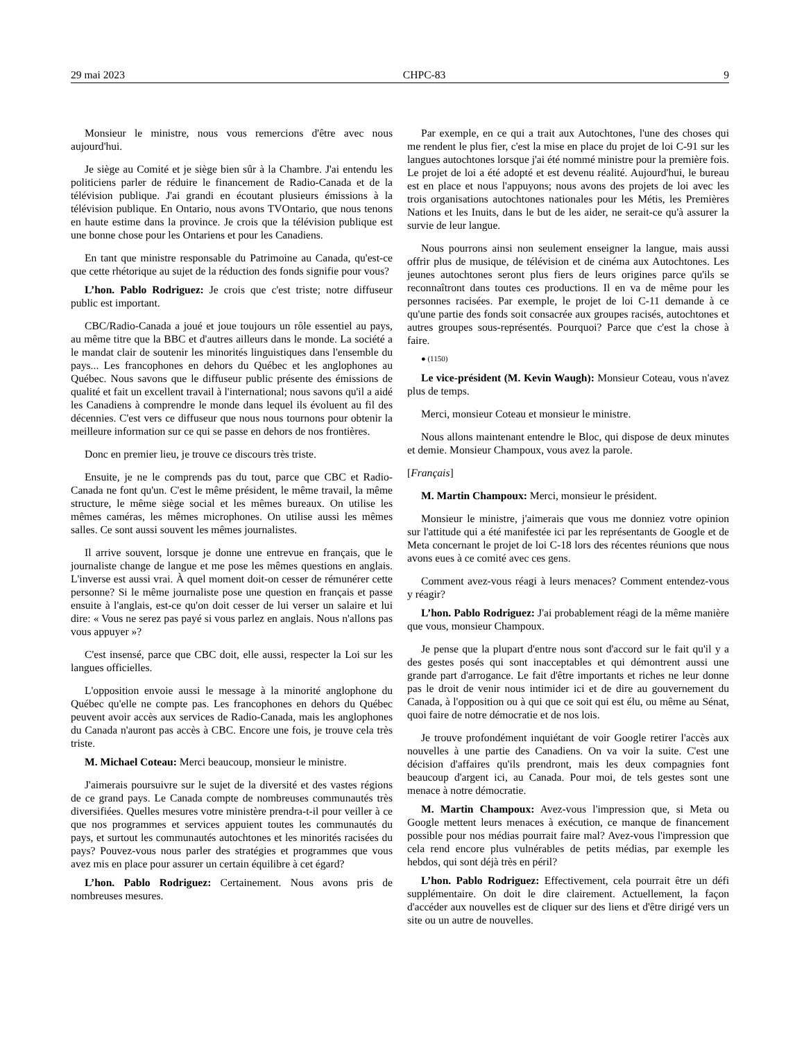29 mai 2023 CHPC-83 9
Monsieur le ministre, nous vous remercions d'être avec nous aujourd'hui.
Je siège au Comité et je siège bien sûr à la Chambre. J'ai entendu les politiciens parler de réduire le financement de Radio-Canada et de la télévision publique. J'ai grandi en écoutant plusieurs émissions à la télévision publique. En Ontario, nous avons TVOntario, que nous tenons en haute estime dans la province. Je crois que la télévision publique est une bonne chose pour les Ontariens et pour les Canadiens.
En tant que ministre responsable du Patrimoine au Canada, qu'est-ce que cette rhétorique au sujet de la réduction des fonds signifie pour vous?
L’hon. Pablo Rodriguez: Je crois que c'est triste; notre diffuseur public est important.
CBC/Radio-Canada a joué et joue toujours un rôle essentiel au pays, au même titre que la BBC et d'autres ailleurs dans le monde. La société a le mandat clair de soutenir les minorités linguistiques dans l'ensemble du pays... Les francophones en dehors du Québec et les anglophones au Québec. Nous savons que le diffuseur public présente des émissions de qualité et fait un excellent travail à l'international; nous savons qu'il a aidé les Canadiens à comprendre le monde dans lequel ils évoluent au fil des décennies. C'est vers ce diffuseur que nous nous tournons pour obtenir la meilleure information sur ce qui se passe en dehors de nos frontières.
Donc en premier lieu, je trouve ce discours très triste.
Ensuite, je ne le comprends pas du tout, parce que CBC et Radio-Canada ne font qu'un. C'est le même président, le même travail, la même structure, le même siège social et les mêmes bureaux. On utilise les mêmes caméras, les mêmes microphones. On utilise aussi les mêmes salles. Ce sont aussi souvent les mêmes journalistes.
Il arrive souvent, lorsque je donne une entrevue en français, que le journaliste change de langue et me pose les mêmes questions en anglais. L'inverse est aussi vrai. À quel moment doit-on cesser de rémunérer cette personne? Si le même journaliste pose une question en français et passe ensuite à l'anglais, est-ce qu'on doit cesser de lui verser un salaire et lui dire: « Vous ne serez pas payé si vous parlez en anglais. Nous n'allons pas vous appuyer »?
C'est insensé, parce que CBC doit, elle aussi, respecter la Loi sur les langues officielles.
L'opposition envoie aussi le message à la minorité anglophone du Québec qu'elle ne compte pas. Les francophones en dehors du Québec peuvent avoir accès aux services de Radio-Canada, mais les anglophones du Canada n'auront pas accès à CBC. Encore une fois, je trouve cela très triste.
M. Michael Coteau: Merci beaucoup, monsieur le ministre.
J'aimerais poursuivre sur le sujet de la diversité et des vastes régions de ce grand pays. Le Canada compte de nombreuses communautés très diversifiées. Quelles mesures votre ministère prendra-t-il pour veiller à ce que nos programmes et services appuient toutes les communautés du pays, et surtout les communautés autochtones et les minorités racisées du pays? Pouvez-vous nous parler des stratégies et programmes que vous avez mis en place pour assurer un certain équilibre à cet égard?
L’hon. Pablo Rodriguez: Certainement. Nous avons pris de nombreuses mesures.
Par exemple, en ce qui a trait aux Autochtones, l'une des choses qui me rendent le plus fier, c'est la mise en place du projet de loi C-91 sur les langues autochtones lorsque j'ai été nommé ministre pour la première fois. Le projet de loi a été adopté et est devenu réalité. Aujourd'hui, le bureau est en place et nous l'appuyons; nous avons des projets de loi avec les trois organisations autochtones nationales pour les Métis, les Premières Nations et les Inuits, dans le but de les aider, ne serait-ce qu'à assurer la survie de leur langue.
Nous pourrons ainsi non seulement enseigner la langue, mais aussi offrir plus de musique, de télévision et de cinéma aux Autochtones. Les jeunes autochtones seront plus fiers de leurs origines parce qu'ils se reconnaîtront dans toutes ces productions. Il en va de même pour les personnes racisées. Par exemple, le projet de loi C-11 demande à ce qu'une partie des fonds soit consacrée aux groupes racisés, autochtones et autres groupes sous-représentés. Pourquoi? Parce que c'est la chose à faire.
● (1150)
Le vice-président (M. Kevin Waugh): Monsieur Coteau, vous n'avez plus de temps.
Merci, monsieur Coteau et monsieur le ministre.
Nous allons maintenant entendre le Bloc, qui dispose de deux minutes et demie. Monsieur Champoux, vous avez la parole.
[Français]
M. Martin Champoux: Merci, monsieur le président.
Monsieur le ministre, j'aimerais que vous me donniez votre opinion sur l'attitude qui a été manifestée ici par les représentants de Google et de Meta concernant le projet de loi C-18 lors des récentes réunions que nous avons eues à ce comité avec ces gens.
Comment avez-vous réagi à leurs menaces? Comment entendez-vous y réagir?
L’hon. Pablo Rodriguez: J'ai probablement réagi de la même manière que vous, monsieur Champoux.
Je pense que la plupart d'entre nous sont d'accord sur le fait qu'il y a des gestes posés qui sont inacceptables et qui démontrent aussi une grande part d'arrogance. Le fait d'être importants et riches ne leur donne pas le droit de venir nous intimider ici et de dire au gouvernement du Canada, à l'opposition ou à qui que ce soit qui est élu, ou même au Sénat, quoi faire de notre démocratie et de nos lois.
Je trouve profondément inquiétant de voir Google retirer l'accès aux nouvelles à une partie des Canadiens. On va voir la suite. C'est une décision d'affaires qu'ils prendront, mais les deux compagnies font beaucoup d'argent ici, au Canada. Pour moi, de tels gestes sont une menace à notre démocratie.
M. Martin Champoux: Avez-vous l'impression que, si Meta ou Google mettent leurs menaces à exécution, ce manque de financement possible pour nos médias pourrait faire mal? Avez-vous l'impression que cela rend encore plus vulnérables de petits médias, par exemple les hebdos, qui sont déjà très en péril?
L’hon. Pablo Rodriguez: Effectivement, cela pourrait être un défi supplémentaire. On doit le dire clairement. Actuellement, la façon d'accéder aux nouvelles est de cliquer sur des liens et d'être dirigé vers un site ou un autre de nouvelles.